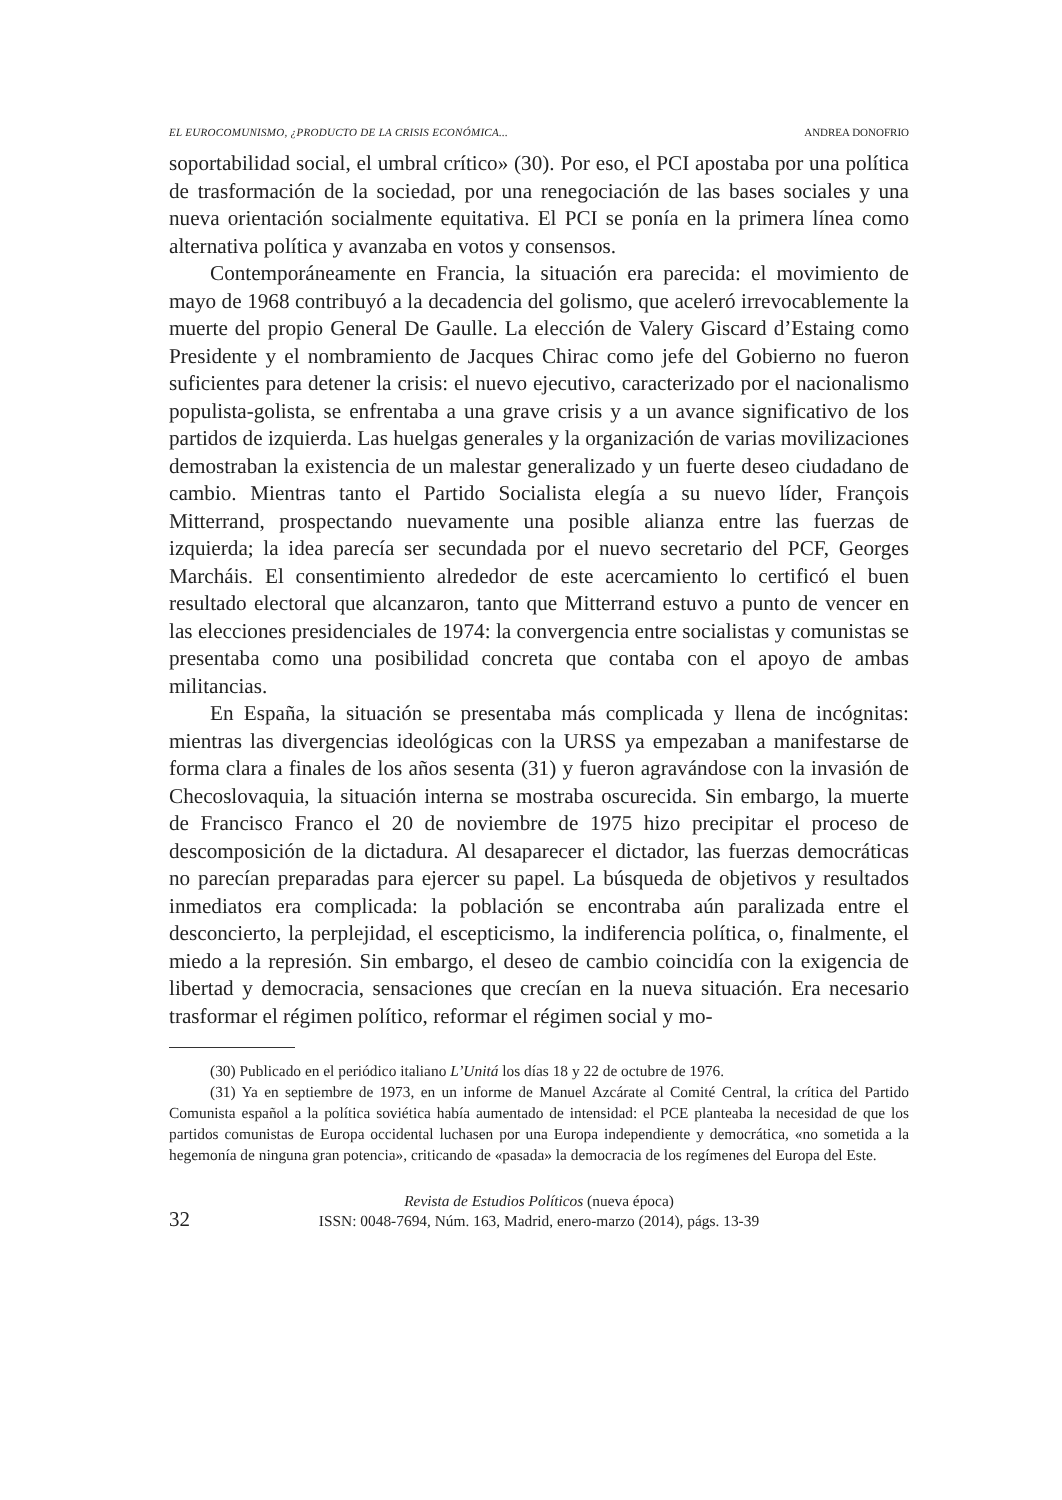EL EUROCOMUNISMO, ¿PRODUCTO DE LA CRISIS ECONÓMICA... ANDREA DONOFRIO
soportabilidad social, el umbral crítico» (30). Por eso, el PCI apostaba por una política de trasformación de la sociedad, por una renegociación de las bases sociales y una nueva orientación socialmente equitativa. El PCI se ponía en la primera línea como alternativa política y avanzaba en votos y consensos.
Contemporáneamente en Francia, la situación era parecida: el movimiento de mayo de 1968 contribuyó a la decadencia del golismo, que aceleró irrevocablemente la muerte del propio General De Gaulle. La elección de Valery Giscard d’Estaing como Presidente y el nombramiento de Jacques Chirac como jefe del Gobierno no fueron suficientes para detener la crisis: el nuevo ejecutivo, caracterizado por el nacionalismo populista-golista, se enfrentaba a una grave crisis y a un avance significativo de los partidos de izquierda. Las huelgas generales y la organización de varias movilizaciones demostraban la existencia de un malestar generalizado y un fuerte deseo ciudadano de cambio. Mientras tanto el Partido Socialista elegía a su nuevo líder, François Mitterrand, prospectando nuevamente una posible alianza entre las fuerzas de izquierda; la idea parecía ser secundada por el nuevo secretario del PCF, Georges Marcháis. El consentimiento alrededor de este acercamiento lo certificó el buen resultado electoral que alcanzaron, tanto que Mitterrand estuvo a punto de vencer en las elecciones presidenciales de 1974: la convergencia entre socialistas y comunistas se presentaba como una posibilidad concreta que contaba con el apoyo de ambas militancias.
En España, la situación se presentaba más complicada y llena de incógnitas: mientras las divergencias ideológicas con la URSS ya empezaban a manifestarse de forma clara a finales de los años sesenta (31) y fueron agravándose con la invasión de Checoslovaquia, la situación interna se mostraba oscurecida. Sin embargo, la muerte de Francisco Franco el 20 de noviembre de 1975 hizo precipitar el proceso de descomposición de la dictadura. Al desaparecer el dictador, las fuerzas democráticas no parecían preparadas para ejercer su papel. La búsqueda de objetivos y resultados inmediatos era complicada: la población se encontraba aún paralizada entre el desconcierto, la perplejidad, el escepticismo, la indiferencia política, o, finalmente, el miedo a la represión. Sin embargo, el deseo de cambio coincidía con la exigencia de libertad y democracia, sensaciones que crecían en la nueva situación. Era necesario trasformar el régimen político, reformar el régimen social y mo-
(30) Publicado en el periódico italiano L’Unitá los días 18 y 22 de octubre de 1976.
(31) Ya en septiembre de 1973, en un informe de Manuel Azcárate al Comité Central, la crítica del Partido Comunista español a la política soviética había aumentado de intensidad: el PCE planteaba la necesidad de que los partidos comunistas de Europa occidental luchasen por una Europa independiente y democrática, «no sometida a la hegemonía de ninguna gran potencia», criticando de «pasada» la democracia de los regímenes del Europa del Este.
32
Revista de Estudios Políticos (nueva época)
ISSN: 0048-7694, Núm. 163, Madrid, enero-marzo (2014), págs. 13-39